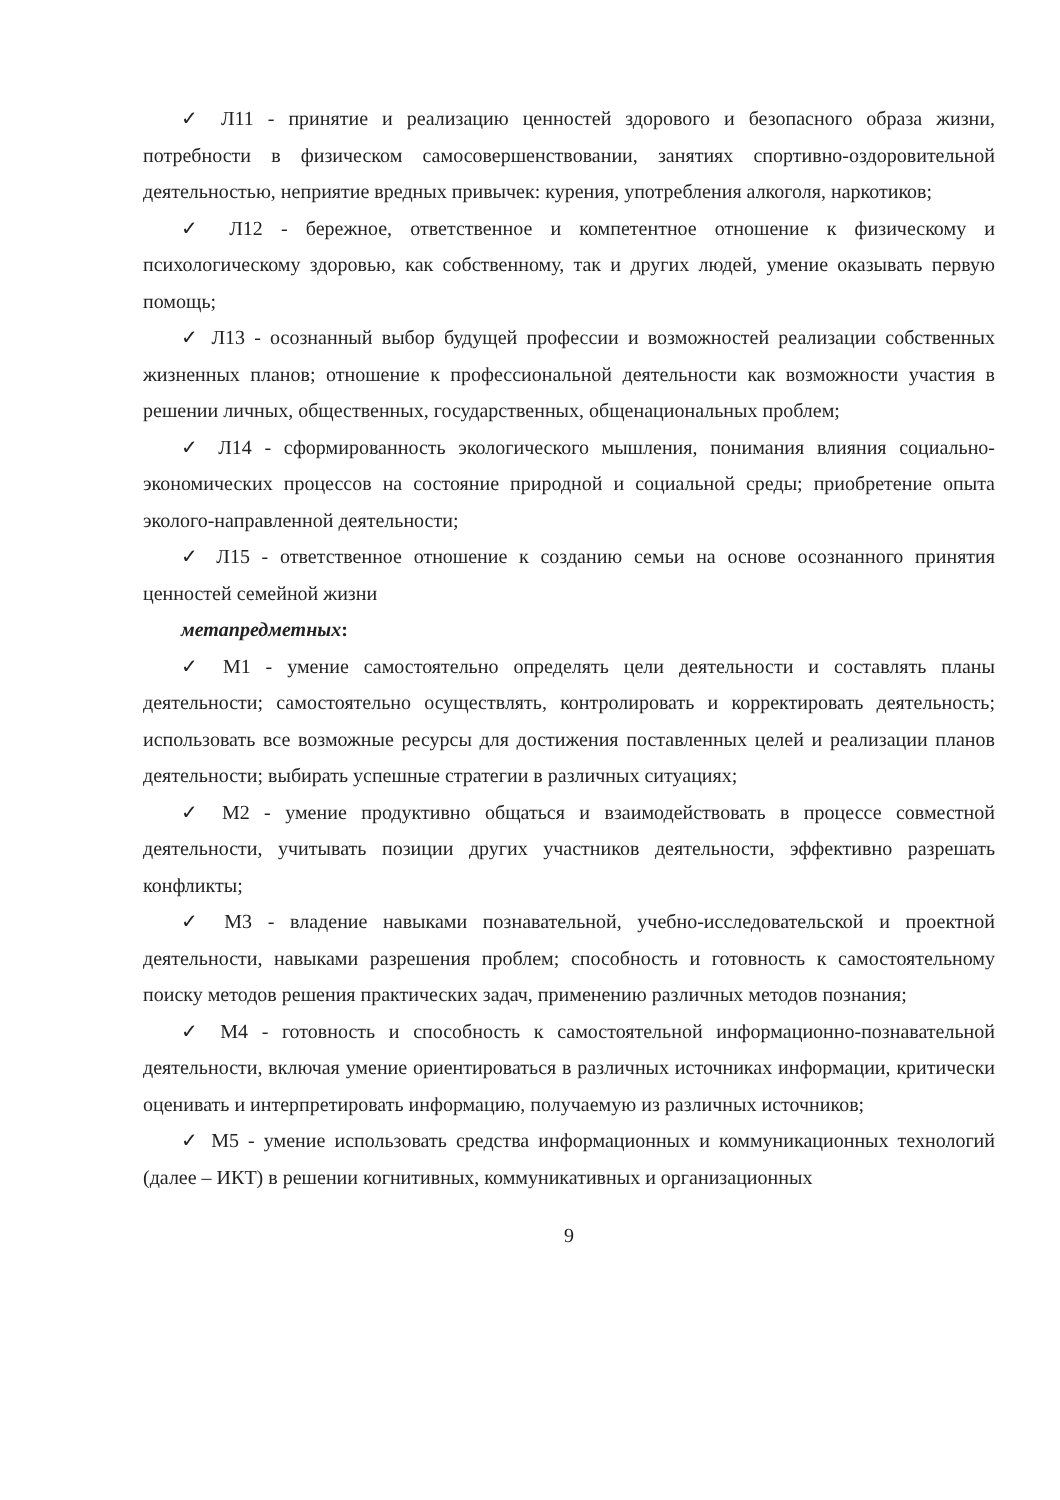✓ Л11 - принятие и реализацию ценностей здорового и безопасного образа жизни, потребности в физическом самосовершенствовании, занятиях спортивно-оздоровительной деятельностью, неприятие вредных привычек: курения, употребления алкоголя, наркотиков;
✓ Л12 - бережное, ответственное и компетентное отношение к физическому и психологическому здоровью, как собственному, так и других людей, умение оказывать первую помощь;
✓ Л13 - осознанный выбор будущей профессии и возможностей реализации собственных жизненных планов; отношение к профессиональной деятельности как возможности участия в решении личных, общественных, государственных, общенациональных проблем;
✓ Л14 - сформированность экологического мышления, понимания влияния социально-экономических процессов на состояние природной и социальной среды; приобретение опыта эколого-направленной деятельности;
✓ Л15 - ответственное отношение к созданию семьи на основе осознанного принятия ценностей семейной жизни
метапредметных:
✓ М1 - умение самостоятельно определять цели деятельности и составлять планы деятельности; самостоятельно осуществлять, контролировать и корректировать деятельность; использовать все возможные ресурсы для достижения поставленных целей и реализации планов деятельности; выбирать успешные стратегии в различных ситуациях;
✓ М2 - умение продуктивно общаться и взаимодействовать в процессе совместной деятельности, учитывать позиции других участников деятельности, эффективно разрешать конфликты;
✓ М3 - владение навыками познавательной, учебно-исследовательской и проектной деятельности, навыками разрешения проблем; способность и готовность к самостоятельному поиску методов решения практических задач, применению различных методов познания;
✓ М4 - готовность и способность к самостоятельной информационно-познавательной деятельности, включая умение ориентироваться в различных источниках информации, критически оценивать и интерпретировать информацию, получаемую из различных источников;
✓ М5 - умение использовать средства информационных и коммуникационных технологий (далее – ИКТ) в решении когнитивных, коммуникативных и организационных
9